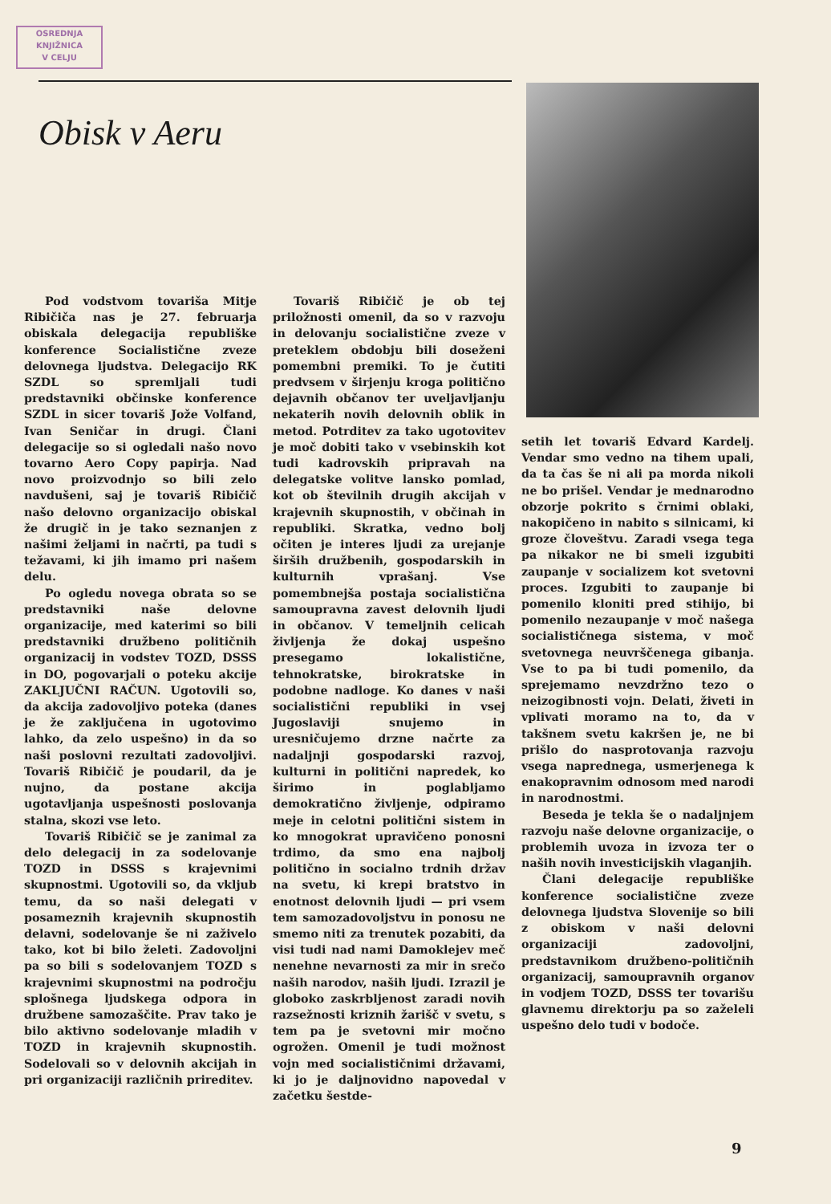OSREDNJA
KNJIŽNICA
V CELJU
Obisk v Aeru
Pod vodstvom tovariša Mitje Ribičiča nas je 27. februarja obiskala delegacija republiške konference Socialistične zveze delovnega ljudstva. Delegacijo RK SZDL so spremljali tudi predstavniki občinske konference SZDL in sicer tovariš Jože Volfand, Ivan Seničar in drugi. Člani delegacije so si ogledali našo novo tovarno Aero Copy papirja. Nad novo proizvodnjo so bili zelo navdušeni, saj je tovariš Ribičič našo delovno organizacijo obiskal že drugič in je tako seznanjen z našimi željami in načrti, pa tudi s težavami, ki jih imamo pri našem delu.
Po ogledu novega obrata so se predstavniki naše delovne organizacije, med katerimi so bili predstavniki družbeno političnih organizacij in vodstev TOZD, DSSS in DO, pogovarjali o poteku akcije ZAKLJUČNI RAČUN. Ugotovili so, da akcija zadovoljivo poteka (danes je že zaključena in ugotovimo lahko, da zelo uspešno) in da so naši poslovni rezultati zadovoljivi. Tovariš Ribičič je poudaril, da je nujno, da postane akcija ugotavljanja uspešnosti poslovanja stalna, skozi vse leto.
Tovariš Ribičič se je zanimal za delo delegacij in za sodelovanje TOZD in DSSS s krajevnimi skupnostmi. Ugotovili so, da vkljub temu, da so naši delegati v posameznih krajevnih skupnostih delavni, sodelovanje še ni zaživelo tako, kot bi bilo želeti. Zadovoljni pa so bili s sodelovanjem TOZD s krajevnimi skupnostmi na področju splošnega ljudskega odpora in družbene samozaščite. Prav tako je bilo aktivno sodelovanje mladih v TOZD in krajevnih skupnostih. Sodelovali so v delovnih akcijah in pri organizaciji različnih prireditev.
Tovariš Ribičič je ob tej priložnosti omenil, da so v razvoju in delovanju socialistične zveze v preteklem obdobju bili doseženi pomembni premiki. To je čutiti predvsem v širjenju kroga politično dejavnih občanov ter uveljavljanju nekaterih novih delovnih oblik in metod. Potrditev za tako ugotovitev je moč dobiti tako v vsebinskih kot tudi kadrovskih pripravah na delegatske volitve lansko pomlad, kot ob številnih drugih akcijah v krajevnih skupnostih, v občinah in republiki. Skratka, vedno bolj očiten je interes ljudi za urejanje širših družbenih, gospodarskih in kulturnih vprašanj. Vse pomembnejša postaja socialistična samoupravna zavest delovnih ljudi in občanov. V temeljnih celicah življenja že dokaj uspešno presegamo lokalistične, tehnokratske, birokratske in podobne nadloge. Ko danes v naši socialistični republiki in vsej Jugoslaviji snujemo in uresničujemo drzne načrte za nadaljnji gospodarski razvoj, kulturni in politični napredek, ko širimo in poglabljamo demokratično življenje, odpiramo meje in celotni politični sistem in ko mnogokrat upravičeno ponosni trdimo, da smo ena najbolj politično in socialno trdnih držav na svetu, ki krepi bratstvo in enotnost delovnih ljudi — pri vsem tem samozadovoljstvu in ponosu ne smemo niti za trenutek pozabiti, da visi tudi nad nami Damoklejev meč nenehne nevarnosti za mir in srečo naših narodov, naših ljudi. Izrazil je globoko zaskrbljenost zaradi novih razsežnosti kriznih žarišč v svetu, s tem pa je svetovni mir močno ogrožen. Omenil je tudi možnost vojn med socialističnimi državami, ki jo je daljnovidno napovedal v začetku šestde-
setih let tovariš Edvard Kardelj. Vendar smo vedno na tihem upali, da ta čas še ni ali pa morda nikoli ne bo prišel. Vendar je mednarodno obzorje pokrito s črnimi oblaki, nakopičeno in nabito s silnicami, ki groze človeštvu. Zaradi vsega tega pa nikakor ne bi smeli izgubiti zaupanje v socializem kot svetovni proces. Izgubiti to zaupanje bi pomenilo kloniti pred stihijo, bi pomenilo nezaupanje v moč našega socialističnega sistema, v moč svetovnega neuvrščenega gibanja. Vse to pa bi tudi pomenilo, da sprejemamo nevzdržno tezo o neizogibnosti vojn. Delati, živeti in vplivati moramo na to, da v takšnem svetu kakršen je, ne bi prišlo do nasprotovanja razvoju vsega naprednega, usmerjenega k enakopravnim odnosom med narodi in narodnostmi.
Beseda je tekla še o nadaljnjem razvoju naše delovne organizacije, o problemih uvoza in izvoza ter o naših novih investicijskih vlaganjih.
Člani delegacije republiške konference socialistične zveze delovnega ljudstva Slovenije so bili z obiskom v naši delovni organizaciji zadovoljni, predstavnikom družbeno-političnih organizacij, samoupravnih organov in vodjem TOZD, DSSS ter tovarišu glavnemu direktorju pa so zaželeli uspešno delo tudi v bodoče.
9